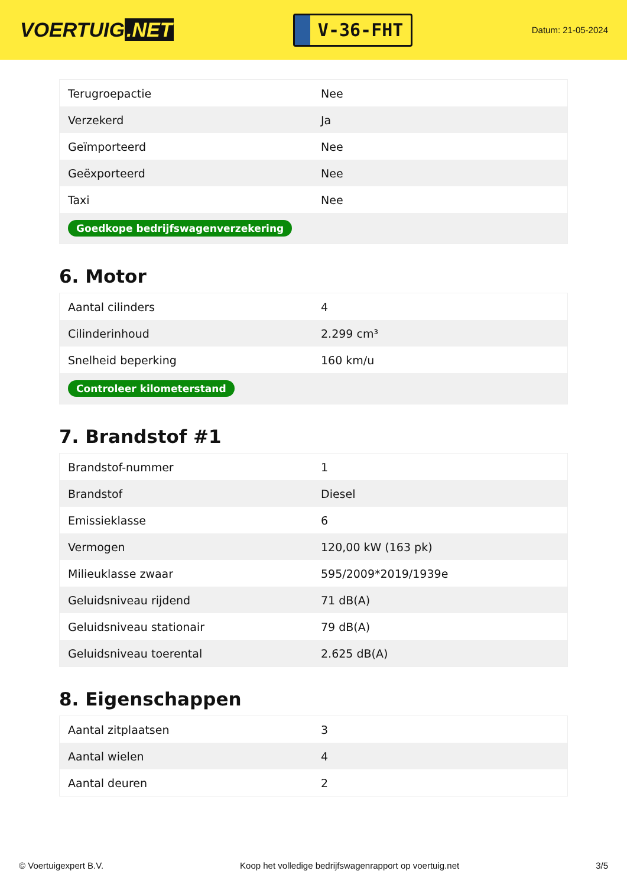VOERTUIG.NET
V-36-FHT
Datum: 21-05-2024
| Terugroepactie | Nee |
| Verzekerd | Ja |
| Geïmporteerd | Nee |
| Geëxporteerd | Nee |
| Taxi | Nee |
| Goedkope bedrijfswagenverzekering | |
6. Motor
| Aantal cilinders | 4 |
| Cilinderinhoud | 2.299 cm³ |
| Snelheid beperking | 160 km/u |
| Controleer kilometerstand | |
7. Brandstof #1
| Brandstof-nummer | 1 |
| Brandstof | Diesel |
| Emissieklasse | 6 |
| Vermogen | 120,00 kW (163 pk) |
| Milieuklasse zwaar | 595/2009*2019/1939e |
| Geluidsniveau rijdend | 71 dB(A) |
| Geluidsniveau stationair | 79 dB(A) |
| Geluidsniveau toerental | 2.625 dB(A) |
8. Eigenschappen
| Aantal zitplaatsen | 3 |
| Aantal wielen | 4 |
| Aantal deuren | 2 |
© Voertuigexpert B.V. Koop het volledige bedrijfswagenrapport op voertuig.net 3/5